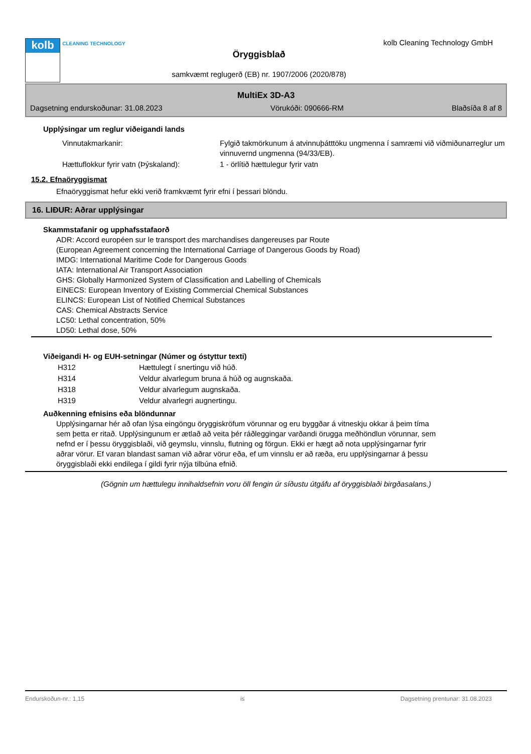kolb
CLEANING TECHNOLOGY
Öryggisblað
samkvæmt reglugerð (EB) nr. 1907/2006 (2020/878)
kolb Cleaning Technology GmbH
MultiEx 3D-A3
Dagsetning endurskoðunar: 31.08.2023 Vörukóði: 090666-RM Blaðsíða 8 af 8
Upplýsingar um reglur viðeigandi lands
| Vinnutakmarkanir: | Fylgið takmörkunum á atvinnuþátttöku ungmenna í samræmi við viðmiðunarreglur um vinnuvernd ungmenna (94/33/EB). |
| Hættuflokkur fyrir vatn (Þýskaland): | 1 - örlítið hættulegur fyrir vatn |
15.2. Efnaöryggismat
Efnaöryggismat hefur ekki verið framkvæmt fyrir efni í þessari blöndu.
16. LIÐUR: Aðrar upplýsingar
Skammstafanir og upphafsstafaorð
ADR: Accord européen sur le transport des marchandises dangereuses par Route
(European Agreement concerning the International Carriage of Dangerous Goods by Road)
IMDG: International Maritime Code for Dangerous Goods
IATA: International Air Transport Association
GHS: Globally Harmonized System of Classification and Labelling of Chemicals
EINECS: European Inventory of Existing Commercial Chemical Substances
ELINCS: European List of Notified Chemical Substances
CAS: Chemical Abstracts Service
LC50: Lethal concentration, 50%
LD50: Lethal dose, 50%
Viðeigandi H- og EUH-setningar (Númer og óstyttur texti)
| H312 | Hættulegt í snertingu við húð. |
| H314 | Veldur alvarlegum bruna á húð og augnskaða. |
| H318 | Veldur alvarlegum augnskaða. |
| H319 | Veldur alvarlegri augnertingu. |
Auðkenning efnisins eða blöndunnar
Upplýsingarnar hér að ofan lýsa eingöngu öryggiskröfum vörunnar og eru byggðar á vitneskju okkar á þeim tíma sem þetta er ritað. Upplýsingunum er ætlað að veita þér ráðleggingar varðandi örugga meðhöndlun vörunnar, sem nefnd er í þessu öryggisblaði, við geymslu, vinnslu, flutning og förgun. Ekki er hægt að nota upplýsingarnar fyrir aðrar vörur. Ef varan blandast saman við aðrar vörur eða, ef um vinnslu er að ræða, eru upplýsingarnar á þessu öryggisblaði ekki endilega í gildi fyrir nýja tilbúna efnið.
(Gögnin um hættulegu innihaldsefnin voru öll fengin úr síðustu útgáfu af öryggisblaði birgðasalans.)
Endurskoðun-nr.: 1,15 is Dagsetning prentunar: 31.08.2023